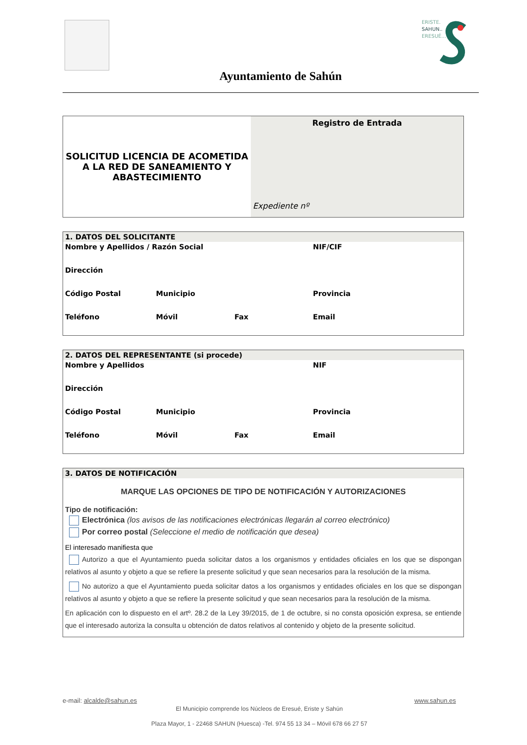ERISTE.
SAHUN..
ERESUÉ...
Ayuntamiento de Sahún
| SOLICITUD LICENCIA DE ACOMETIDA A LA RED DE SANEAMIENTO Y ABASTECIMIENTO | Registro de Entrada Expediente nº |
| 1. DATOS DEL SOLICITANTE | | | |
| Nombre y Apellidos / Razón Social | | | NIF/CIF |
| Dirección | | | |
| Código Postal | Municipio | | Provincia |
| Teléfono | Móvil | Fax | Email |
| 2. DATOS DEL REPRESENTANTE (si procede) | | | |
| Nombre y Apellidos | | | NIF |
| Dirección | | | |
| Código Postal | Municipio | | Provincia |
| Teléfono | Móvil | Fax | Email |
3. DATOS DE NOTIFICACIÓN
MARQUE LAS OPCIONES DE TIPO DE NOTIFICACIÓN Y AUTORIZACIONES
Tipo de notificación:
Electrónica (los avisos de las notificaciones electrónicas llegarán al correo electrónico)
Por correo postal (Seleccione el medio de notificación que desea)
El interesado manifiesta que
Autorizo a que el Ayuntamiento pueda solicitar datos a los organismos y entidades oficiales en los que se dispongan relativos al asunto y objeto a que se refiere la presente solicitud y que sean necesarios para la resolución de la misma.
No autorizo a que el Ayuntamiento pueda solicitar datos a los organismos y entidades oficiales en los que se dispongan relativos al asunto y objeto a que se refiere la presente solicitud y que sean necesarios para la resolución de la misma.
En aplicación con lo dispuesto en el artº. 28.2 de la Ley 39/2015, de 1 de octubre, si no consta oposición expresa, se entiende que el interesado autoriza la consulta u obtención de datos relativos al contenido y objeto de la presente solicitud.
e-mail: alcalde@sahun.es www.sahun.es
El Municipio comprende los Núcleos de Eresué, Eriste y Sahún
Plaza Mayor, 1 - 22468 SAHUN (Huesca) -Tel. 974 55 13 34 – Móvil 678 66 27 57